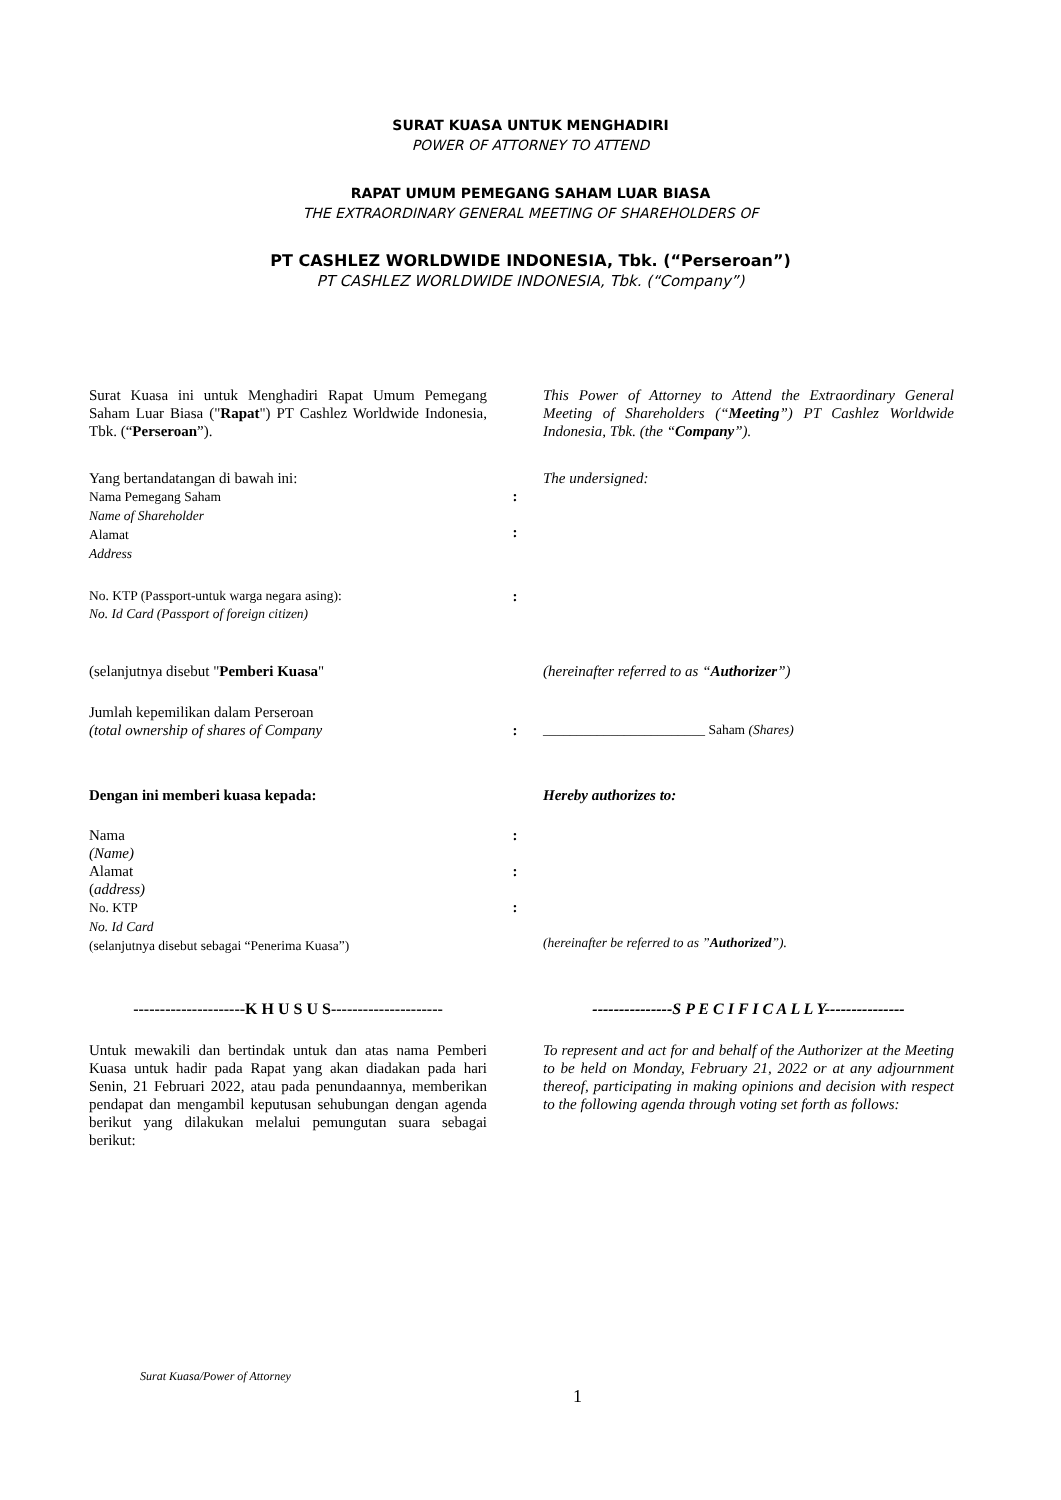SURAT KUASA UNTUK MENGHADIRI
POWER OF ATTORNEY TO ATTEND
RAPAT UMUM PEMEGANG SAHAM LUAR BIASA
THE EXTRAORDINARY GENERAL MEETING OF SHAREHOLDERS OF
PT CASHLEZ WORLDWIDE INDONESIA, Tbk. (“Perseroan”)
PT CASHLEZ WORLDWIDE INDONESIA, Tbk. (“Company”)
Surat Kuasa ini untuk Menghadiri Rapat Umum Pemegang Saham Luar Biasa ("Rapat") PT Cashlez Worldwide Indonesia, Tbk. (“Perseroan”).
This Power of Attorney to Attend the Extraordinary General Meeting of Shareholders (“Meeting”) PT Cashlez Worldwide Indonesia, Tbk. (the “Company”).
Yang bertandatangan di bawah ini:
Nama Pemegang Saham
Name of Shareholder
Alamat
Address
:
:
The undersigned:
No. KTP (Passport-untuk warga negara asing):
No. Id Card (Passport of foreign citizen)
:
(selanjutnya disebut "Pemberi Kuasa" (hereinafter referred to as “Authorizer”)
Jumlah kepemilikan dalam Perseroan
(total ownership of shares of Company
:
________________________ Saham (Shares)
Dengan ini memberi kuasa kepada: Hereby authorizes to:
Nama
(Name)
Alamat
(address)
No. KTP
No. Id Card
(selanjutnya disebut sebagai “Penerima Kuasa”)
:
:
:
(hereinafter be referred to as ”Authorized”).
---------------------K H U S U S---------------------
---------------S P E C I F I C A L L Y---------------
Untuk mewakili dan bertindak untuk dan atas nama Pemberi Kuasa untuk hadir pada Rapat yang akan diadakan pada hari Senin, 21 Februari 2022, atau pada penundaannya, memberikan pendapat dan mengambil keputusan sehubungan dengan agenda berikut yang dilakukan melalui pemungutan suara sebagai berikut:
To represent and act for and behalf of the Authorizer at the Meeting to be held on Monday, February 21, 2022 or at any adjournment thereof, participating in making opinions and decision with respect to the following agenda through voting set forth as follows:
Surat Kuasa/Power of Attorney
1